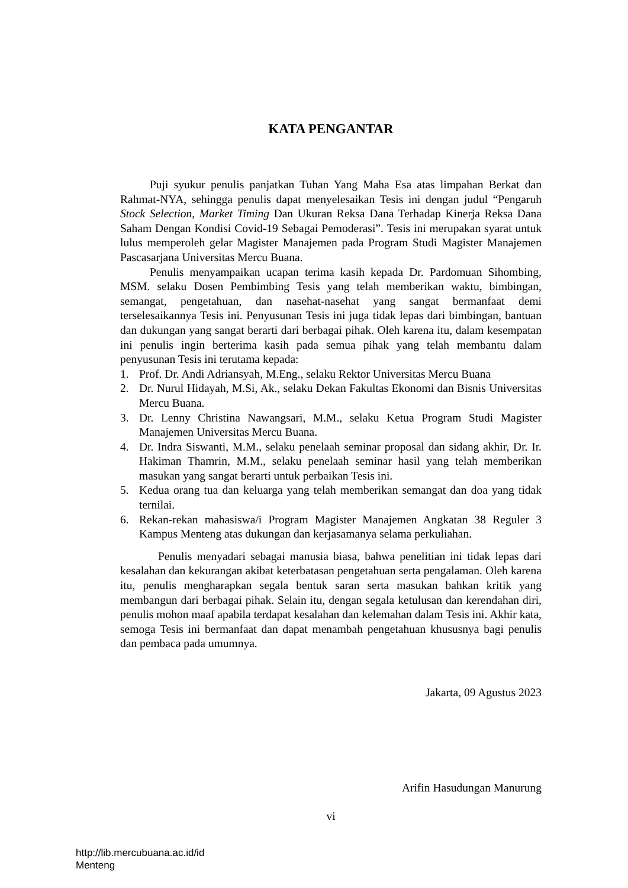KATA PENGANTAR
Puji syukur penulis panjatkan Tuhan Yang Maha Esa atas limpahan Berkat dan Rahmat-NYA, sehingga penulis dapat menyelesaikan Tesis ini dengan judul “Pengaruh Stock Selection, Market Timing Dan Ukuran Reksa Dana Terhadap Kinerja Reksa Dana Saham Dengan Kondisi Covid-19 Sebagai Pemoderasi”. Tesis ini merupakan syarat untuk lulus memperoleh gelar Magister Manajemen pada Program Studi Magister Manajemen Pascasarjana Universitas Mercu Buana.
Penulis menyampaikan ucapan terima kasih kepada Dr. Pardomuan Sihombing, MSM. selaku Dosen Pembimbing Tesis yang telah memberikan waktu, bimbingan, semangat, pengetahuan, dan nasehat-nasehat yang sangat bermanfaat demi terselesaikannya Tesis ini. Penyusunan Tesis ini juga tidak lepas dari bimbingan, bantuan dan dukungan yang sangat berarti dari berbagai pihak. Oleh karena itu, dalam kesempatan ini penulis ingin berterima kasih pada semua pihak yang telah membantu dalam penyusunan Tesis ini terutama kepada:
1. Prof. Dr. Andi Adriansyah, M.Eng., selaku Rektor Universitas Mercu Buana
2. Dr. Nurul Hidayah, M.Si, Ak., selaku Dekan Fakultas Ekonomi dan Bisnis Universitas Mercu Buana.
3. Dr. Lenny Christina Nawangsari, M.M., selaku Ketua Program Studi Magister Manajemen Universitas Mercu Buana.
4. Dr. Indra Siswanti, M.M., selaku penelaah seminar proposal dan sidang akhir, Dr. Ir. Hakiman Thamrin, M.M., selaku penelaah seminar hasil yang telah memberikan masukan yang sangat berarti untuk perbaikan Tesis ini.
5. Kedua orang tua dan keluarga yang telah memberikan semangat dan doa yang tidak ternilai.
6. Rekan-rekan mahasiswa/i Program Magister Manajemen Angkatan 38 Reguler 3 Kampus Menteng atas dukungan dan kerjasamanya selama perkuliahan.
Penulis menyadari sebagai manusia biasa, bahwa penelitian ini tidak lepas dari kesalahan dan kekurangan akibat keterbatasan pengetahuan serta pengalaman. Oleh karena itu, penulis mengharapkan segala bentuk saran serta masukan bahkan kritik yang membangun dari berbagai pihak. Selain itu, dengan segala ketulusan dan kerendahan diri, penulis mohon maaf apabila terdapat kesalahan dan kelemahan dalam Tesis ini. Akhir kata, semoga Tesis ini bermanfaat dan dapat menambah pengetahuan khususnya bagi penulis dan pembaca pada umumnya.
Jakarta, 09 Agustus 2023
Arifin Hasudungan Manurung
vi
http://lib.mercubuana.ac.id/id
Menteng